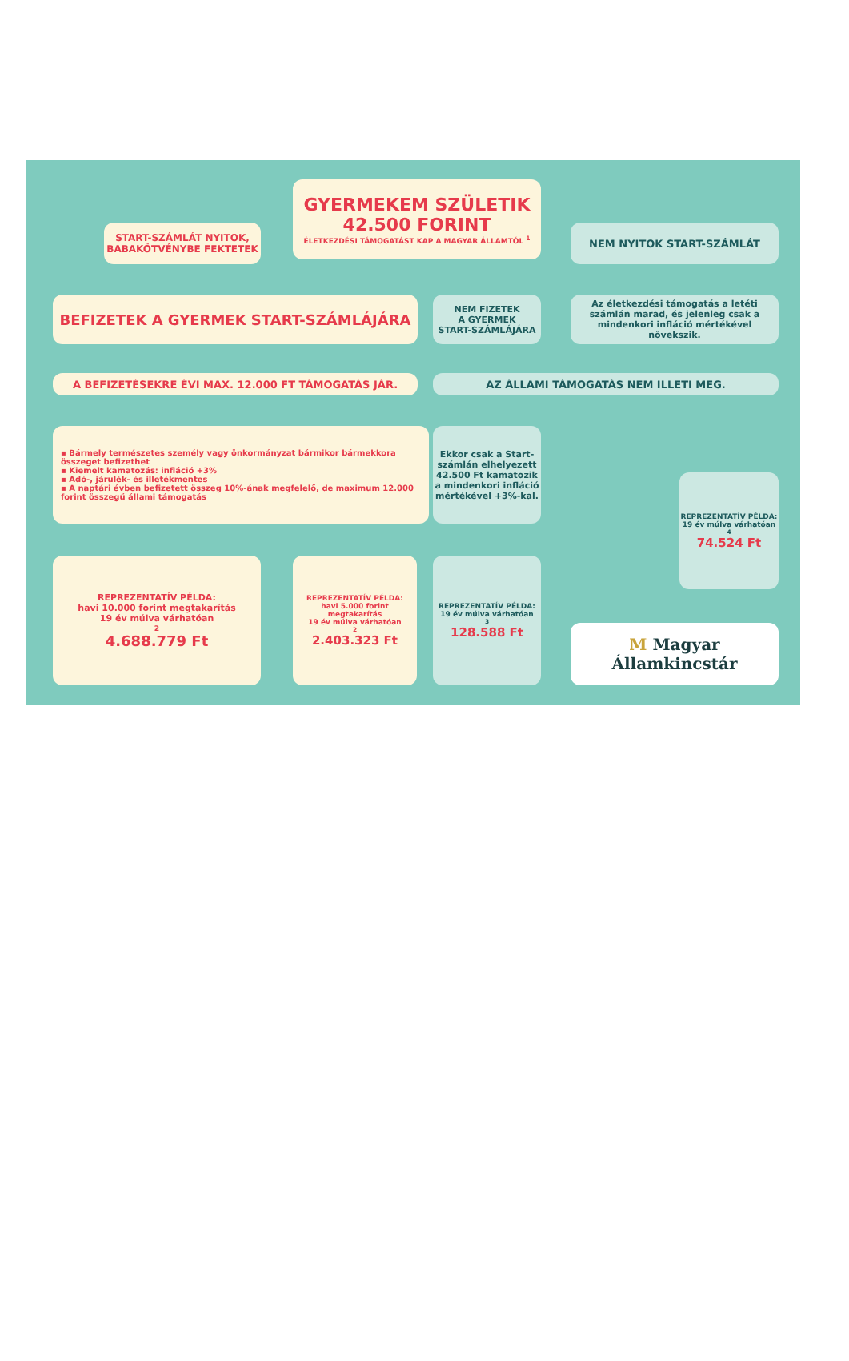GYERMEKEM SZÜLETIK
42.500 FORINT
ÉLETKEZDÉSI TÁMOGATÁST KAP A MAGYAR ÁLLAMTÓL <sup>1</sup>
START-SZÁMLÁT NYITOK,
BABAKÖTVÉNYBE FEKTETEK
NEM NYITOK START-SZÁMLÁT
BEFIZETEK A GYERMEK START-SZÁMLÁJÁRA
NEM FIZETEK
A GYERMEK
START-SZÁMLÁJÁRA
Az életkezdési támogatás a letéti számlán marad, és jelenleg csak a mindenkori infláció mértékével növekszik.
A BEFIZETÉSEKRE ÉVI MAX. 12.000 FT TÁMOGATÁS JÁR. AZ ÁLLAMI TÁMOGATÁS NEM ILLETI MEG.
▪ Bármely természetes személy vagy önkormányzat bármikor bármekkora összeget befizethet
▪ Kiemelt kamatozás: infláció +3%
▪ Adó-, járulék- és illetékmentes
▪ A naptári évben befizetett összeg 10%-ának megfelelő, de maximum 12.000 forint összegű állami támogatás
Ekkor csak a Start-számlán elhelyezett 42.500 Ft kamatozik a mindenkori infláció mértékével +3%-kal.
REPREZENTATÍV PÉLDA:
19 év múlva várhatóan<sup>4</sup>
74.524 Ft
REPREZENTATÍV PÉLDA:
havi 10.000 forint megtakarítás
19 év múlva várhatóan<sup>2</sup>
4.688.779 Ft
REPREZENTATÍV PÉLDA:
havi 5.000 forint megtakarítás
19 év múlva várhatóan<sup>2</sup>
2.403.323 Ft
REPREZENTATÍV PÉLDA:
19 év múlva várhatóan<sup>3</sup>
128.588 Ft
M Magyar Államkincstár